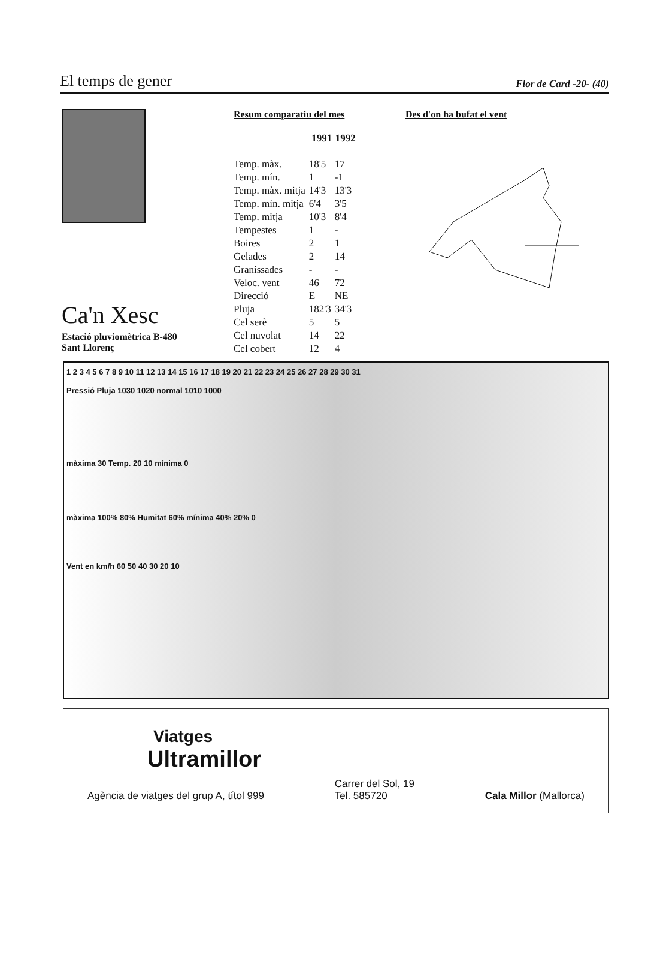El temps de gener
Flor de Card -20- (40)
Ca'n Xesc
Estació pluviomètrica B-480
Sant Llorenç
Resum comparatiu del mes
| | 1991 | 1992 |
| --- | --- | --- |
| Temp. màx. | 18'5 | 17 |
| Temp. mín. | 1 | -1 |
| Temp. màx. mitja | 14'3 | 13'3 |
| Temp. mín. mitja | 6'4 | 3'5 |
| Temp. mitja | 10'3 | 8'4 |
| Tempestes | 1 | - |
| Boires | 2 | 1 |
| Gelades | 2 | 14 |
| Granissades | - | - |
| Veloc. vent | 46 | 72 |
| Direcció | E | NE |
| Pluja | 182'3 | 34'3 |
| Cel serè | 5 | 5 |
| Cel nuvolat | 14 | 22 |
| Cel cobert | 12 | 4 |
Des d'on ha bufat el vent
1 2 3 4 5 6 7 8 9 10 11 12 13 14 15 16 17 18 19 20 21 22 23 24 25 26 27 28 29 30 31
Pressió Pluja 1030 1020 normal 1010 1000
màxima 30 Temp. 20 10 mínima 0
màxima 100% 80% Humitat 60% mínima 40% 20% 0
Vent en km/h 60 50 40 30 20 10
Viatges
Ultramillor
Agència de viatges del grup A, títol 999 Carrer del Sol, 19
Tel. 585720 Cala Millor (Mallorca)